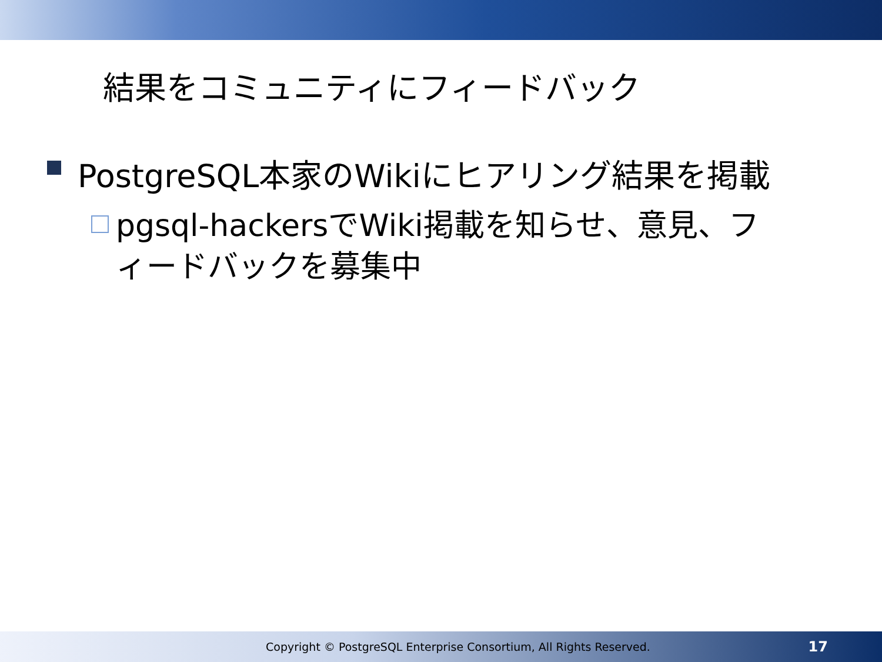結果をコミュニティにフィードバック
PostgreSQL本家のWikiにヒアリング結果を掲載
pgsql-hackersでWiki掲載を知らせ、意見、フィードバックを募集中
Copyright © PostgreSQL Enterprise Consortium, All Rights Reserved.
17